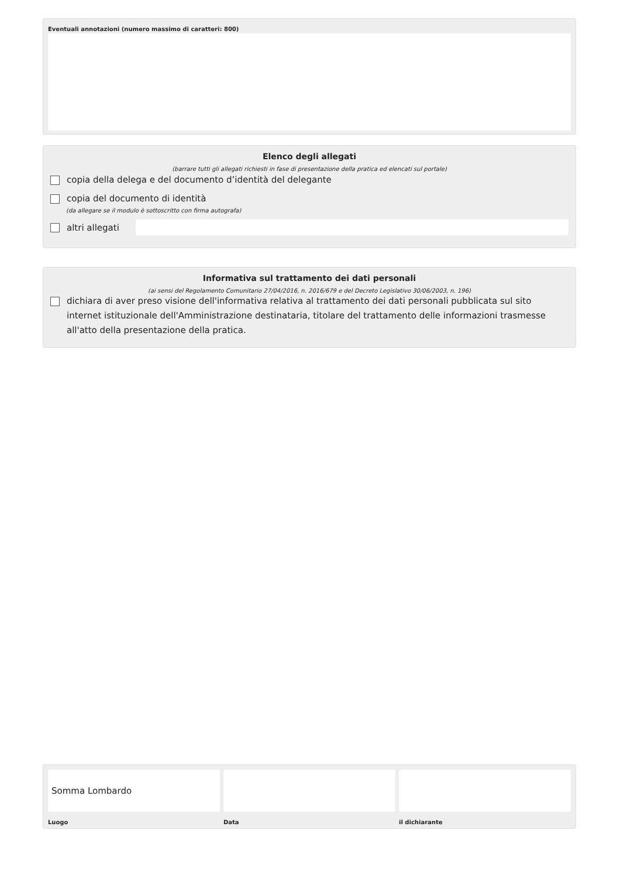Eventuali annotazioni (numero massimo di caratteri: 800)
Elenco degli allegati
(barrare tutti gli allegati richiesti in fase di presentazione della pratica ed elencati sul portale)
copia della delega e del documento d’identità del delegante
copia del documento di identità
(da allegare se il modulo è sottoscritto con firma autografa)
altri allegati
Informativa sul trattamento dei dati personali
(ai sensi del Regolamento Comunitario 27/04/2016, n. 2016/679 e del Decreto Legislativo 30/06/2003, n. 196)
dichiara di aver preso visione dell'informativa relativa al trattamento dei dati personali pubblicata sul sito internet istituzionale dell'Amministrazione destinataria, titolare del trattamento delle informazioni trasmesse all'atto della presentazione della pratica.
Somma Lombardo
Luogo
Data il dichiarante